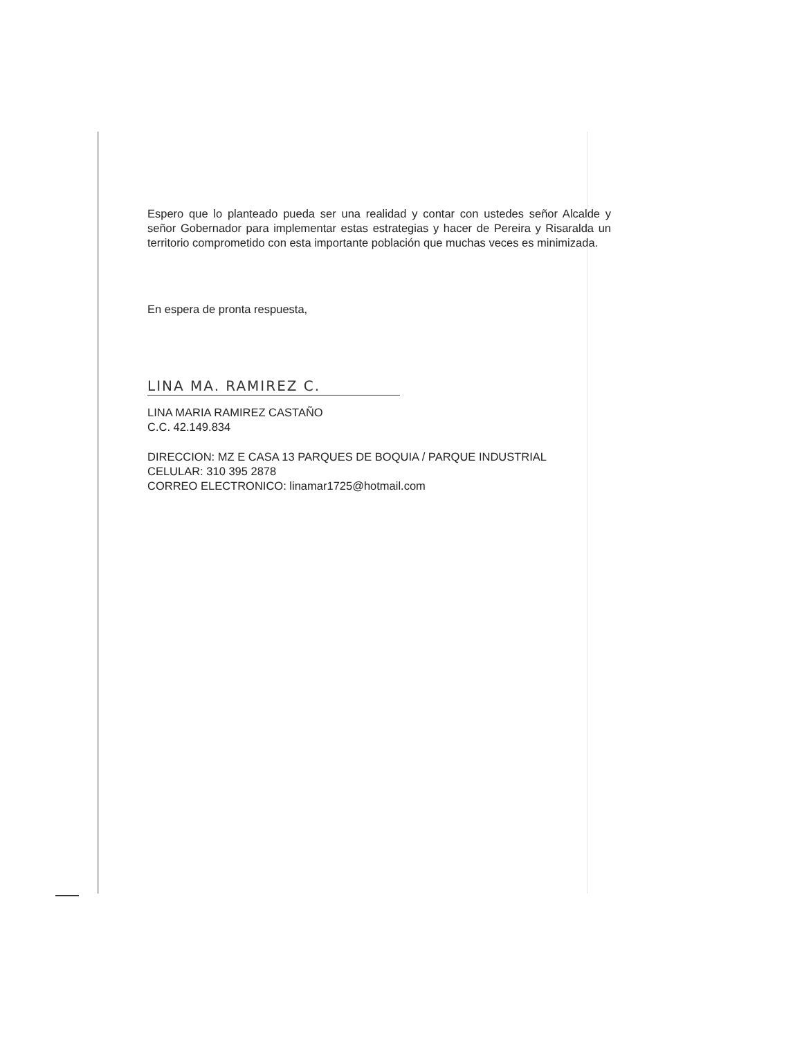Espero que lo planteado pueda ser una realidad y contar con ustedes señor Alcalde y señor Gobernador para implementar estas estrategias y hacer de Pereira y Risaralda un territorio comprometido con esta importante población que muchas veces es minimizada.
En espera de pronta respuesta,
LINA MA. RAMIREZ C.
LINA MARIA RAMIREZ CASTAÑO
C.C. 42.149.834
DIRECCION: MZ E CASA 13 PARQUES DE BOQUIA / PARQUE INDUSTRIAL
CELULAR: 310 395 2878
CORREO ELECTRONICO: linamar1725@hotmail.com